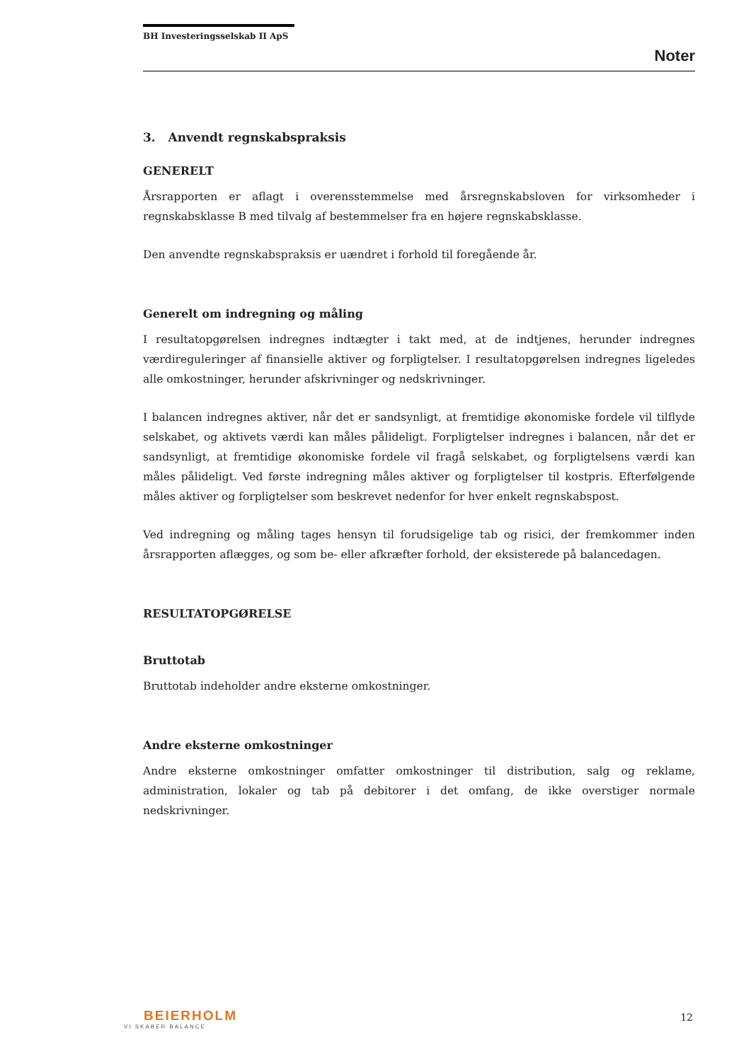BH Investeringsselskab II ApS
Noter
3. Anvendt regnskabspraksis
GENERELT
Årsrapporten er aflagt i overensstemmelse med årsregnskabsloven for virksomheder i regnskabsklasse B med tilvalg af bestemmelser fra en højere regnskabsklasse.
Den anvendte regnskabspraksis er uændret i forhold til foregående år.
Generelt om indregning og måling
I resultatopgørelsen indregnes indtægter i takt med, at de indtjenes, herunder indregnes værdireguleringer af finansielle aktiver og forpligtelser. I resultatopgørelsen indregnes ligeledes alle omkostninger, herunder afskrivninger og nedskrivninger.
I balancen indregnes aktiver, når det er sandsynligt, at fremtidige økonomiske fordele vil tilflyde selskabet, og aktivets værdi kan måles pålideligt. Forpligtelser indregnes i balancen, når det er sandsynligt, at fremtidige økonomiske fordele vil fragå selskabet, og forpligtelsens værdi kan måles pålideligt. Ved første indregning måles aktiver og forpligtelser til kostpris. Efterfølgende måles aktiver og forpligtelser som beskrevet nedenfor for hver enkelt regnskabspost.
Ved indregning og måling tages hensyn til forudsigelige tab og risici, der fremkommer inden årsrapporten aflægges, og som be- eller afkræfter forhold, der eksisterede på balancedagen.
RESULTATOPGØRELSE
Bruttotab
Bruttotab indeholder andre eksterne omkostninger.
Andre eksterne omkostninger
Andre eksterne omkostninger omfatter omkostninger til distribution, salg og reklame, administration, lokaler og tab på debitorer i det omfang, de ikke overstiger normale nedskrivninger.
BEIERHOLM
VI SKABER BALANCE
12